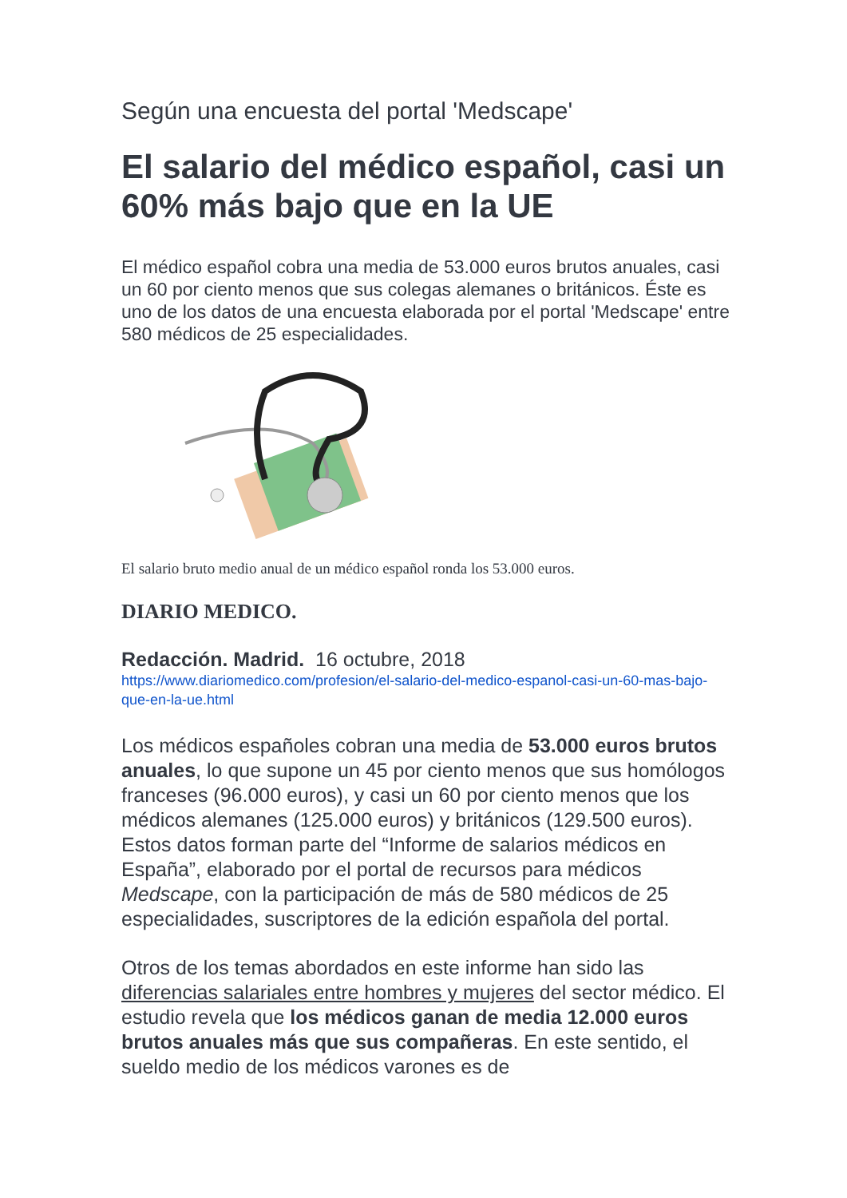Según una encuesta del portal 'Medscape'
El salario del médico español, casi un 60% más bajo que en la UE
El médico español cobra una media de 53.000 euros brutos anuales, casi un 60 por ciento menos que sus colegas alemanes o británicos. Éste es uno de los datos de una encuesta elaborada por el portal 'Medscape' entre 580 médicos de 25 especialidades.
El salario bruto medio anual de un médico español ronda los 53.000 euros.
DIARIO MEDICO.
Redacción. Madrid. 16 octubre, 2018
https://www.diariomedico.com/profesion/el-salario-del-medico-espanol-casi-un-60-mas-bajo-que-en-la-ue.html
Los médicos españoles cobran una media de 53.000 euros brutos anuales, lo que supone un 45 por ciento menos que sus homólogos franceses (96.000 euros), y casi un 60 por ciento menos que los médicos alemanes (125.000 euros) y británicos (129.500 euros). Estos datos forman parte del “Informe de salarios médicos en España”, elaborado por el portal de recursos para médicos Medscape, con la participación de más de 580 médicos de 25 especialidades, suscriptores de la edición española del portal.
Otros de los temas abordados en este informe han sido las diferencias salariales entre hombres y mujeres del sector médico. El estudio revela que los médicos ganan de media 12.000 euros brutos anuales más que sus compañeras. En este sentido, el sueldo medio de los médicos varones es de